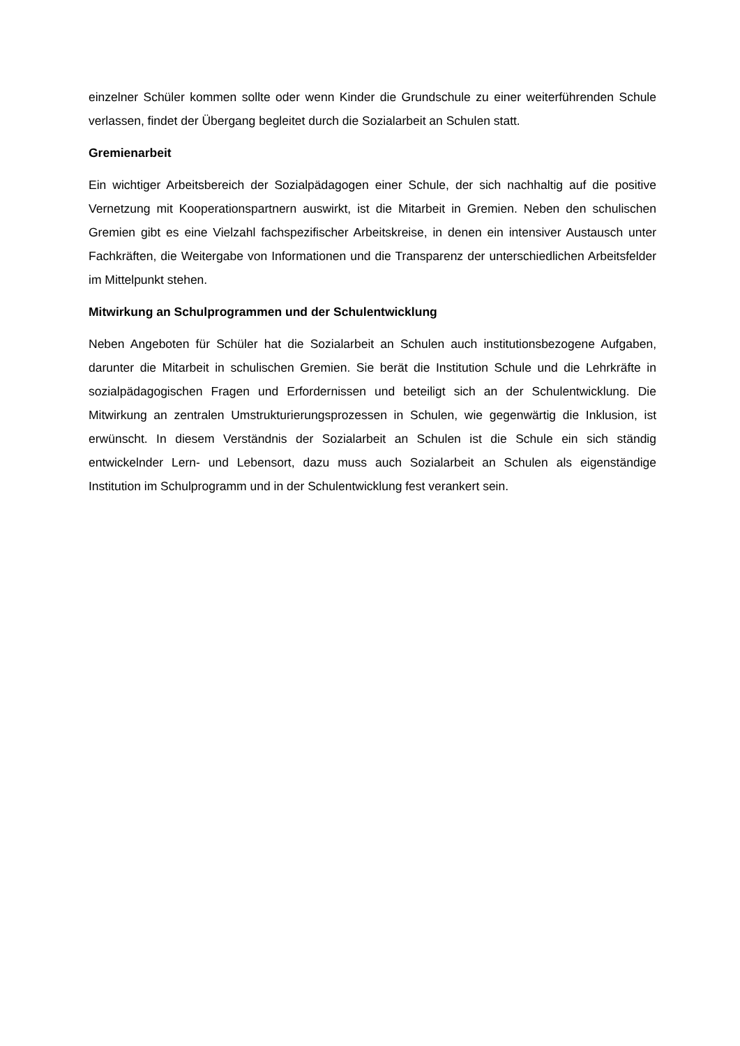einzelner Schüler kommen sollte oder wenn Kinder die Grundschule zu einer weiterführenden Schule verlassen, findet der Übergang begleitet durch die Sozialarbeit an Schulen statt.
Gremienarbeit
Ein wichtiger Arbeitsbereich der Sozialpädagogen einer Schule, der sich nachhaltig auf die positive Vernetzung mit Kooperationspartnern auswirkt, ist die Mitarbeit in Gremien. Neben den schulischen Gremien gibt es eine Vielzahl fachspezifischer Arbeitskreise, in denen ein intensiver Austausch unter Fachkräften, die Weitergabe von Informationen und die Transparenz der unterschiedlichen Arbeitsfelder im Mittelpunkt stehen.
Mitwirkung an Schulprogrammen und der Schulentwicklung
Neben Angeboten für Schüler hat die Sozialarbeit an Schulen auch institutionsbezogene Aufgaben, darunter die Mitarbeit in schulischen Gremien. Sie berät die Institution Schule und die Lehrkräfte in sozialpädagogischen Fragen und Erfordernissen und beteiligt sich an der Schulentwicklung. Die Mitwirkung an zentralen Umstrukturierungsprozessen in Schulen, wie gegenwärtig die Inklusion, ist erwünscht. In diesem Verständnis der Sozialarbeit an Schulen ist die Schule ein sich ständig entwickelnder Lern- und Lebensort, dazu muss auch Sozialarbeit an Schulen als eigenständige Institution im Schulprogramm und in der Schulentwicklung fest verankert sein.